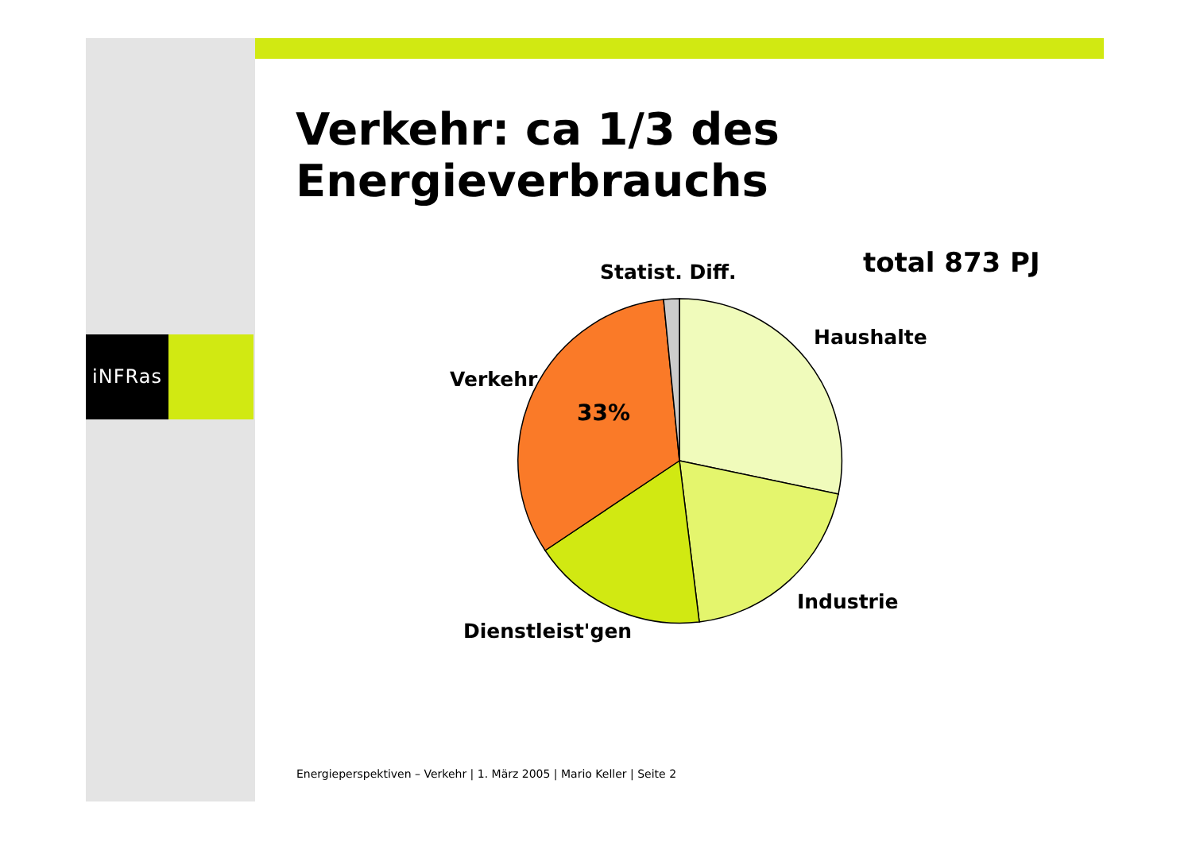iNFRas
Verkehr: ca 1/3 des Energieverbrauchs
total 873 PJ
Statist. Diff.
Haushalte
Verkehr
33%
Industrie
Dienstleist'gen
Energieperspektiven – Verkehr | 1. März 2005 | Mario Keller | Seite 2